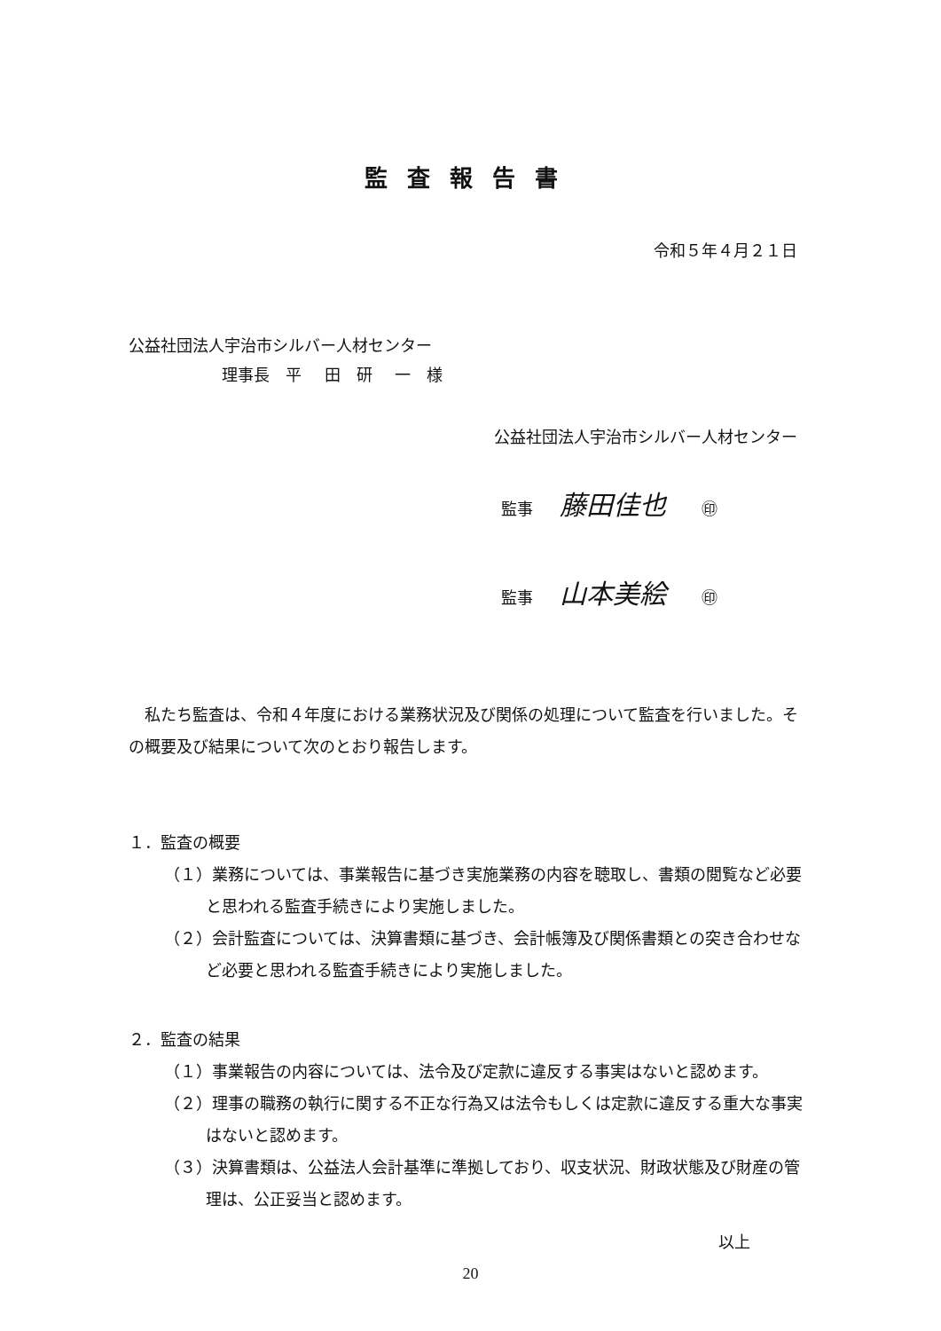監査報告書
令和５年４月２１日
公益社団法人宇治市シルバー人材センター
理事長　平 田　研 一　様
公益社団法人宇治市シルバー人材センター
監事 藤田佳也 ㊞
監事 山本美絵 ㊞
私たち監査は、令和４年度における業務状況及び関係の処理について監査を行いました。その概要及び結果について次のとおり報告します。
１．監査の概要
（１）業務については、事業報告に基づき実施業務の内容を聴取し、書類の閲覧など必要と思われる監査手続きにより実施しました。
（２）会計監査については、決算書類に基づき、会計帳簿及び関係書類との突き合わせなど必要と思われる監査手続きにより実施しました。
２．監査の結果
（１）事業報告の内容については、法令及び定款に違反する事実はないと認めます。
（２）理事の職務の執行に関する不正な行為又は法令もしくは定款に違反する重大な事実はないと認めます。
（３）決算書類は、公益法人会計基準に準拠しており、収支状況、財政状態及び財産の管理は、公正妥当と認めます。
以上
20